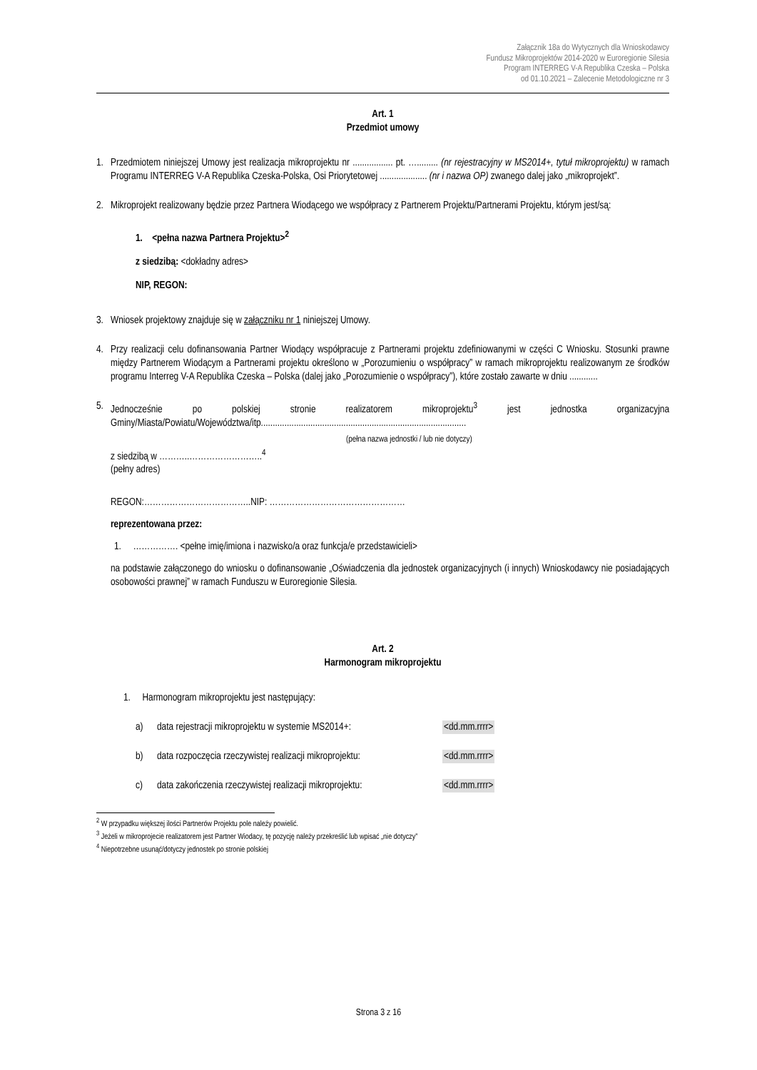Załącznik 18a do Wytycznych dla Wnioskodawcy
Fundusz Mikroprojektów 2014-2020 w Euroregionie Silesia
Program INTERREG V-A Republika Czeska – Polska
od 01.10.2021 – Zalecenie Metodologiczne nr 3
Art. 1
Przedmiot umowy
1. Przedmiotem niniejszej Umowy jest realizacja mikroprojektu nr ................. pt. …......... (nr rejestracyjny w MS2014+, tytuł mikroprojektu) w ramach Programu INTERREG V-A Republika Czeska-Polska, Osi Priorytetowej .................... (nr i nazwa OP) zwanego dalej jako „mikroprojekt”.
2. Mikroprojekt realizowany będzie przez Partnera Wiodącego we współpracy z Partnerem Projektu/Partnerami Projektu, którym jest/są:
1. <pełna nazwa Partnera Projektu><sup>2</sup>
z siedzibą: <dokładny adres>
NIP, REGON:
3. Wniosek projektowy znajduje się w załączniku nr 1 niniejszej Umowy.
4. Przy realizacji celu dofinansowania Partner Wiodący współpracuje z Partnerami projektu zdefiniowanymi w części C Wniosku. Stosunki prawne między Partnerem Wiodącym a Partnerami projektu określono w „Porozumieniu o współpracy” w ramach mikroprojektu realizowanym ze środków programu Interreg V-A Republika Czeska – Polska (dalej jako „Porozumienie o współpracy”), które zostało zawarte w dniu ............
5. Jednocześnie po polskiej stronie realizatorem mikroprojektu<sup>3</sup> jest jednostka organizacyjna Gminy/Miasta/Powiatu/Województwa/itp.......................................................................................
(pełna nazwa jednostki / lub nie dotyczy)
z siedzibą w ………..……………………..<sup>4</sup>
(pełny adres)
REGON:………………………………..NIP: …………………………………………
reprezentowana przez:
1. ……………. <pełne imię/imiona i nazwisko/a oraz funkcja/e przedstawicieli>
na podstawie załączonego do wniosku o dofinansowanie „Oświadczenia dla jednostek organizacyjnych (i innych) Wnioskodawcy nie posiadających osobowości prawnej” w ramach Funduszu w Euroregionie Silesia.
Art. 2
Harmonogram mikroprojektu
1. Harmonogram mikroprojektu jest następujący:
a) data rejestracji mikroprojektu w systemie MS2014+: <dd.mm.rrrr>
b) data rozpoczęcia rzeczywistej realizacji mikroprojektu: <dd.mm.rrrr>
c) data zakończenia rzeczywistej realizacji mikroprojektu: <dd.mm.rrrr>
<sup>2</sup> W przypadku większej ilości Partnerów Projektu pole należy powielić.
<sup>3</sup> Jeżeli w mikroprojecie realizatorem jest Partner Wiodacy, tę pozycję należy przekreślić lub wpisać „nie dotyczy”
<sup>4</sup> Niepotrzebne usunąć/dotyczy jednostek po stronie polskiej
Strona 3 z 16